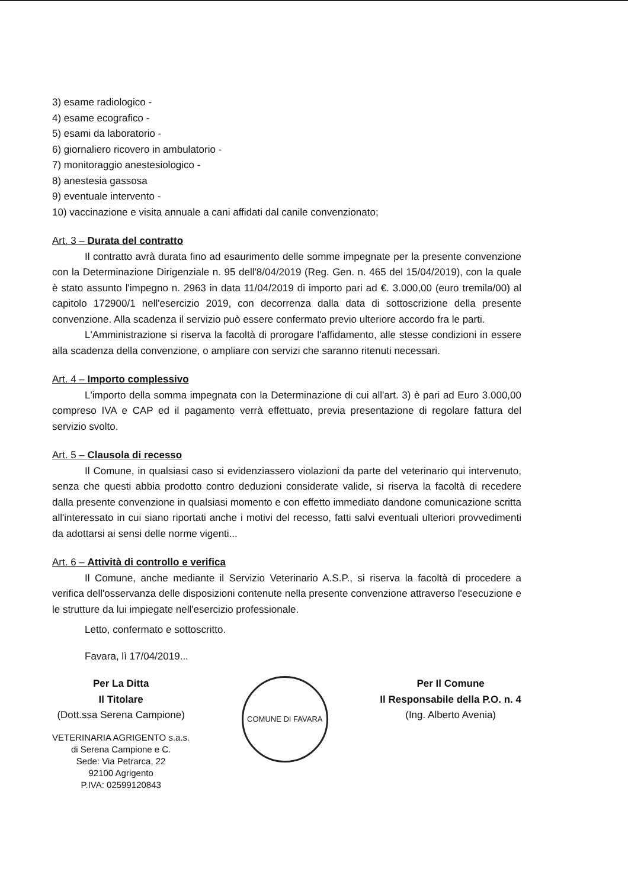3) esame radiologico -
4) esame ecografico -
5) esami da laboratorio -
6) giornaliero ricovero in ambulatorio -
7) monitoraggio anestesiologico -
8) anestesia gassosa
9) eventuale intervento -
10) vaccinazione e visita annuale a cani affidati dal canile convenzionato;
Art. 3 – Durata del contratto
Il contratto avrà durata fino ad esaurimento delle somme impegnate per la presente convenzione con la Determinazione Dirigenziale n. 95 dell'8/04/2019 (Reg. Gen. n. 465 del 15/04/2019), con la quale è stato assunto l'impegno n. 2963 in data 11/04/2019 di importo pari ad €. 3.000,00 (euro tremila/00) al capitolo 172900/1 nell'esercizio 2019, con decorrenza dalla data di sottoscrizione della presente convenzione. Alla scadenza il servizio può essere confermato previo ulteriore accordo fra le parti.
L'Amministrazione si riserva la facoltà di prorogare l'affidamento, alle stesse condizioni in essere alla scadenza della convenzione, o ampliare con servizi che saranno ritenuti necessari.
Art. 4 – Importo complessivo
L'importo della somma impegnata con la Determinazione di cui all'art. 3) è pari ad Euro 3.000,00 compreso IVA e CAP ed il pagamento verrà effettuato, previa presentazione di regolare fattura del servizio svolto.
Art. 5 – Clausola di recesso
Il Comune, in qualsiasi caso si evidenziassero violazioni da parte del veterinario qui intervenuto, senza che questi abbia prodotto contro deduzioni considerate valide, si riserva la facoltà di recedere dalla presente convenzione in qualsiasi momento e con effetto immediato dandone comunicazione scritta all'interessato in cui siano riportati anche i motivi del recesso, fatti salvi eventuali ulteriori provvedimenti da adottarsi ai sensi delle norme vigenti...
Art. 6 – Attività di controllo e verifica
Il Comune, anche mediante il Servizio Veterinario A.S.P., si riserva la facoltà di procedere a verifica dell'osservanza delle disposizioni contenute nella presente convenzione attraverso l'esecuzione e le strutture da lui impiegate nell'esercizio professionale.
Letto, confermato e sottoscritto.
Favara, lì 17/04/2019...
Per La Ditta
Il Titolare
(Dott.ssa Serena Campione)
VETERINARIA AGRIGENTO s.a.s.
di Serena Campione e C.
Sede: Via Petrarca, 22
92100 Agrigento
P.IVA: 02599120843
COMUNE DI FAVARA
Per Il Comune
Il Responsabile della P.O. n. 4
(Ing. Alberto Avenia)